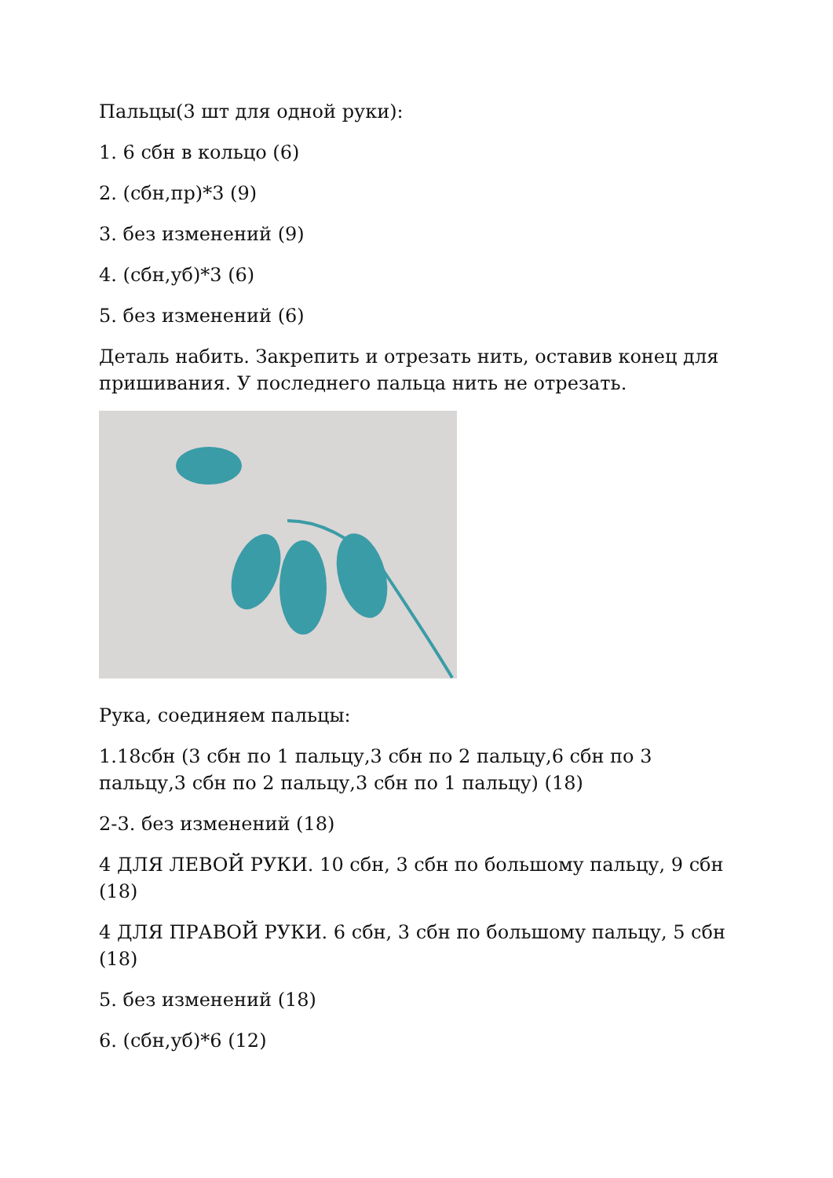Пальцы(3 шт для одной руки):
1. 6 сбн в кольцо (6)
2. (сбн,пр)*3 (9)
3. без изменений (9)
4. (сбн,уб)*3 (6)
5. без изменений (6)
Деталь набить. Закрепить и отрезать нить, оставив конец для пришивания. У последнего пальца нить не отрезать.
Рука, соединяем пальцы:
1.18сбн (3 сбн по 1 пальцу,3 сбн по 2 пальцу,6 сбн по 3 пальцу,3 сбн по 2 пальцу,3 сбн по 1 пальцу) (18)
2-3. без изменений (18)
4 ДЛЯ ЛЕВОЙ РУКИ. 10 сбн, 3 сбн по большому пальцу, 9 сбн (18)
4 ДЛЯ ПРАВОЙ РУКИ. 6 сбн, 3 сбн по большому пальцу, 5 сбн (18)
5. без изменений (18)
6. (сбн,уб)*6 (12)